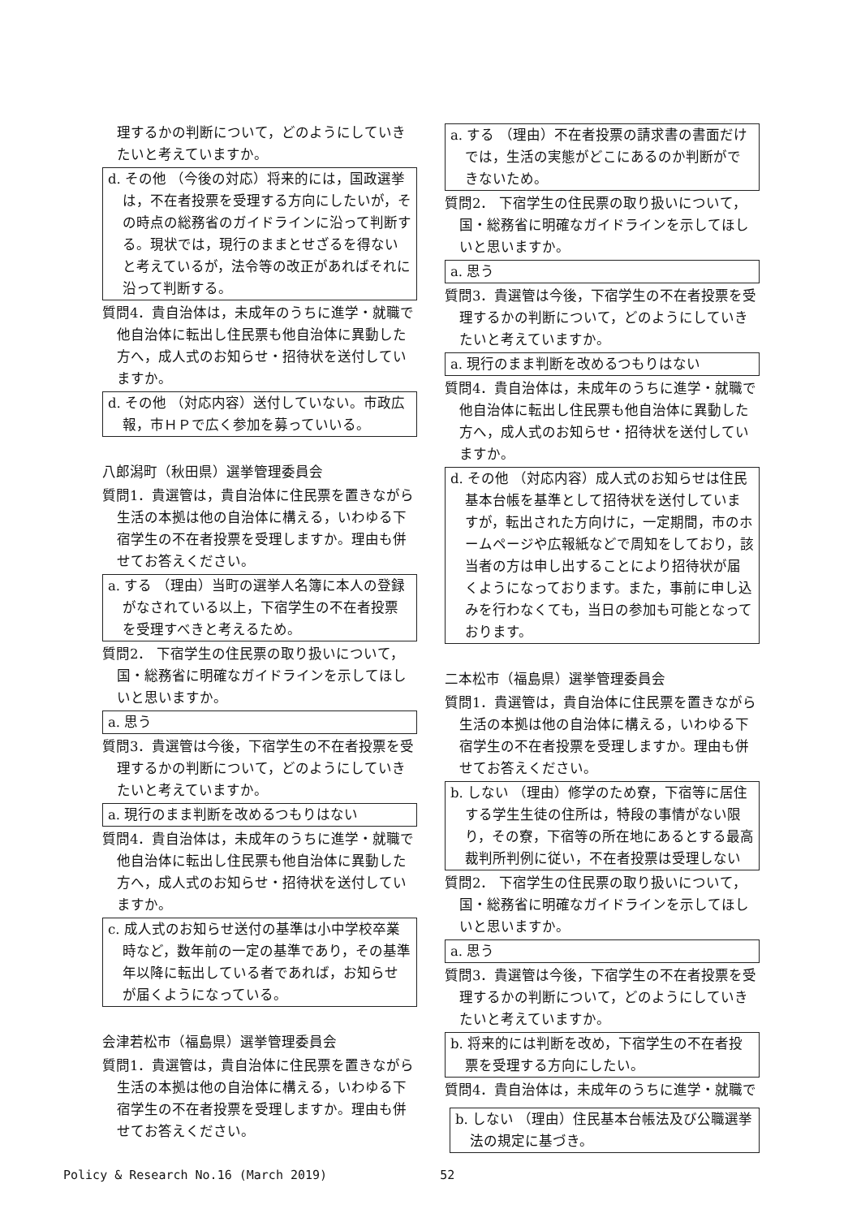理するかの判断について，どのようにしていきたいと考えていますか。
d. その他 （今後の対応）将来的には，国政選挙は，不在者投票を受理する方向にしたいが，その時点の総務省のガイドラインに沿って判断する。現状では，現行のままとせざるを得ないと考えているが，法令等の改正があればそれに沿って判断する。
質問4．貴自治体は，未成年のうちに進学・就職で他自治体に転出し住民票も他自治体に異動した方へ，成人式のお知らせ・招待状を送付していますか。
d. その他 （対応内容）送付していない。市政広報，市ＨＰで広く参加を募っていいる。
八郎潟町（秋田県）選挙管理委員会
質問1．貴選管は，貴自治体に住民票を置きながら生活の本拠は他の自治体に構える，いわゆる下宿学生の不在者投票を受理しますか。理由も併せてお答えください。
a. する （理由）当町の選挙人名簿に本人の登録がなされている以上，下宿学生の不在者投票を受理すべきと考えるため。
質問2． 下宿学生の住民票の取り扱いについて，国・総務省に明確なガイドラインを示してほしいと思いますか。
a. 思う
質問3．貴選管は今後，下宿学生の不在者投票を受理するかの判断について，どのようにしていきたいと考えていますか。
a. 現行のまま判断を改めるつもりはない
質問4．貴自治体は，未成年のうちに進学・就職で他自治体に転出し住民票も他自治体に異動した方へ，成人式のお知らせ・招待状を送付していますか。
c. 成人式のお知らせ送付の基準は小中学校卒業時など，数年前の一定の基準であり，その基準年以降に転出している者であれば，お知らせが届くようになっている。
会津若松市（福島県）選挙管理委員会
質問1．貴選管は，貴自治体に住民票を置きながら生活の本拠は他の自治体に構える，いわゆる下宿学生の不在者投票を受理しますか。理由も併せてお答えください。
a. する （理由）不在者投票の請求書の書面だけでは，生活の実態がどこにあるのか判断ができないため。
質問2． 下宿学生の住民票の取り扱いについて，国・総務省に明確なガイドラインを示してほしいと思いますか。
a. 思う
質問3．貴選管は今後，下宿学生の不在者投票を受理するかの判断について，どのようにしていきたいと考えていますか。
a. 現行のまま判断を改めるつもりはない
質問4．貴自治体は，未成年のうちに進学・就職で他自治体に転出し住民票も他自治体に異動した方へ，成人式のお知らせ・招待状を送付していますか。
d. その他 （対応内容）成人式のお知らせは住民基本台帳を基準として招待状を送付していますが，転出された方向けに，一定期間，市のホームページや広報紙などで周知をしており，該当者の方は申し出することにより招待状が届くようになっております。また，事前に申し込みを行わなくても，当日の参加も可能となっております。
二本松市（福島県）選挙管理委員会
質問1．貴選管は，貴自治体に住民票を置きながら生活の本拠は他の自治体に構える，いわゆる下宿学生の不在者投票を受理しますか。理由も併せてお答えください。
b. しない （理由）修学のため寮，下宿等に居住する学生生徒の住所は，特段の事情がない限り，その寮，下宿等の所在地にあるとする最高裁判所判例に従い，不在者投票は受理しない
質問2． 下宿学生の住民票の取り扱いについて，国・総務省に明確なガイドラインを示してほしいと思いますか。
a. 思う
質問3．貴選管は今後，下宿学生の不在者投票を受理するかの判断について，どのようにしていきたいと考えていますか。
b. 将来的には判断を改め，下宿学生の不在者投票を受理する方向にしたい。
質問4．貴自治体は，未成年のうちに進学・就職で
b. しない （理由）住民基本台帳法及び公職選挙法の規定に基づき。
Policy & Research No.16 (March 2019) 52